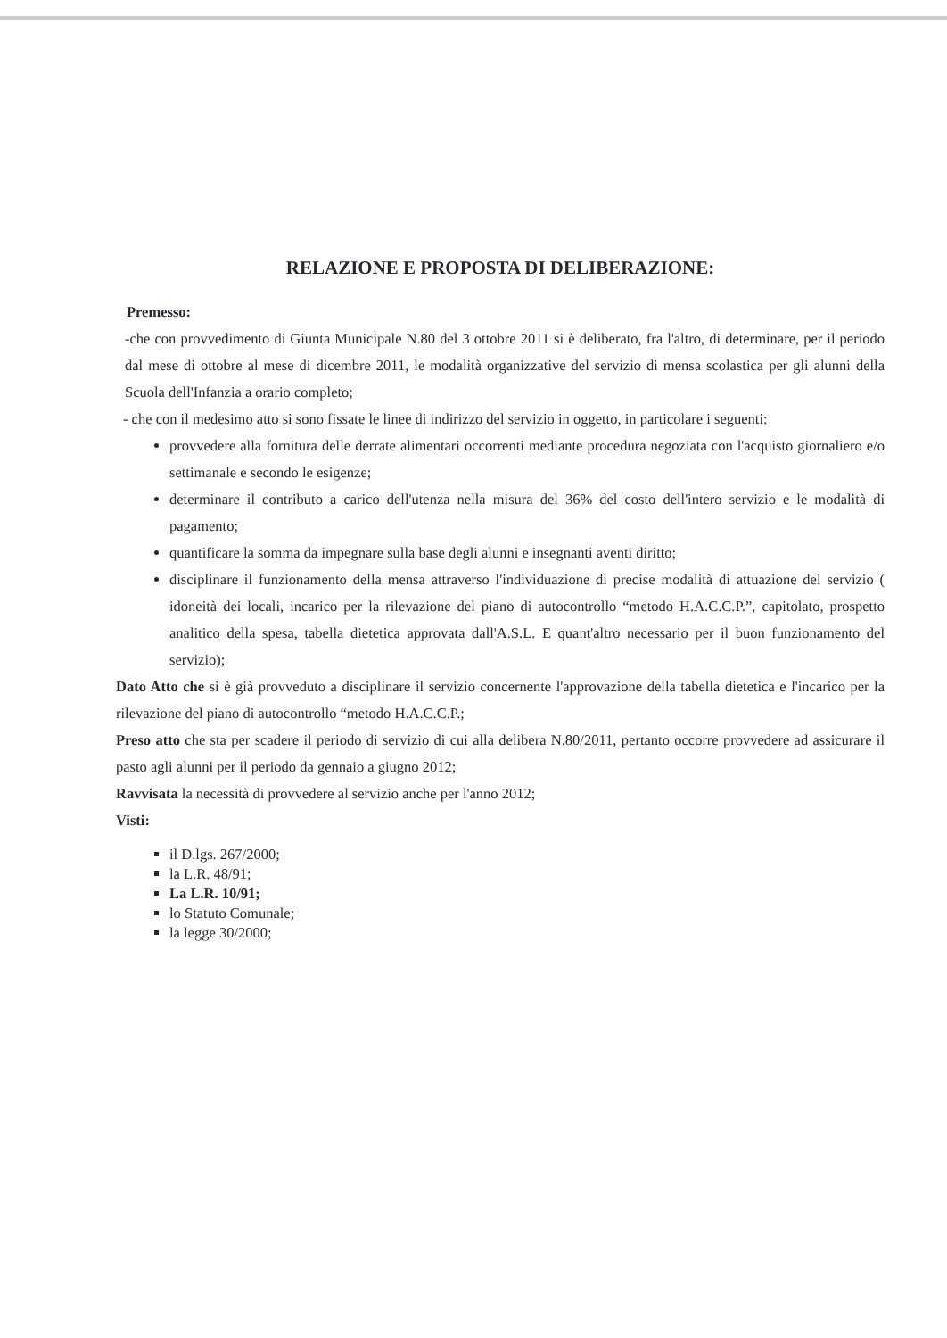RELAZIONE E PROPOSTA DI DELIBERAZIONE:
Premesso:
-che con provvedimento di Giunta Municipale N.80 del 3 ottobre 2011 si è deliberato, fra l'altro, di determinare, per il periodo dal mese di ottobre al mese di dicembre 2011, le modalità organizzative del servizio di mensa scolastica per gli alunni della Scuola dell'Infanzia a orario completo;
- che con il medesimo atto si sono fissate le linee di indirizzo del servizio in oggetto, in particolare i seguenti:
provvedere alla fornitura delle derrate alimentari occorrenti mediante procedura negoziata con l'acquisto giornaliero e/o settimanale e secondo le esigenze;
determinare il contributo a carico dell'utenza nella misura del 36% del costo dell'intero servizio e le modalità di pagamento;
quantificare la somma da impegnare sulla base degli alunni e insegnanti aventi diritto;
disciplinare il funzionamento della mensa attraverso l'individuazione di precise modalità di attuazione del servizio ( idoneità dei locali, incarico per la rilevazione del piano di autocontrollo “metodo H.A.C.C.P.”, capitolato, prospetto analitico della spesa, tabella dietetica approvata dall'A.S.L. E quant'altro necessario per il buon funzionamento del servizio);
Dato Atto che si è già provveduto a disciplinare il servizio concernente l'approvazione della tabella dietetica e l'incarico per la rilevazione del piano di autocontrollo “metodo H.A.C.C.P.;
Preso atto che sta per scadere il periodo di servizio di cui alla delibera N.80/2011, pertanto occorre provvedere ad assicurare il pasto agli alunni per il periodo da gennaio a giugno 2012;
Ravvisata la necessità di provvedere al servizio anche per l'anno 2012;
Visti:
il D.lgs. 267/2000;
la L.R. 48/91;
La L.R. 10/91;
lo Statuto Comunale;
la legge 30/2000;